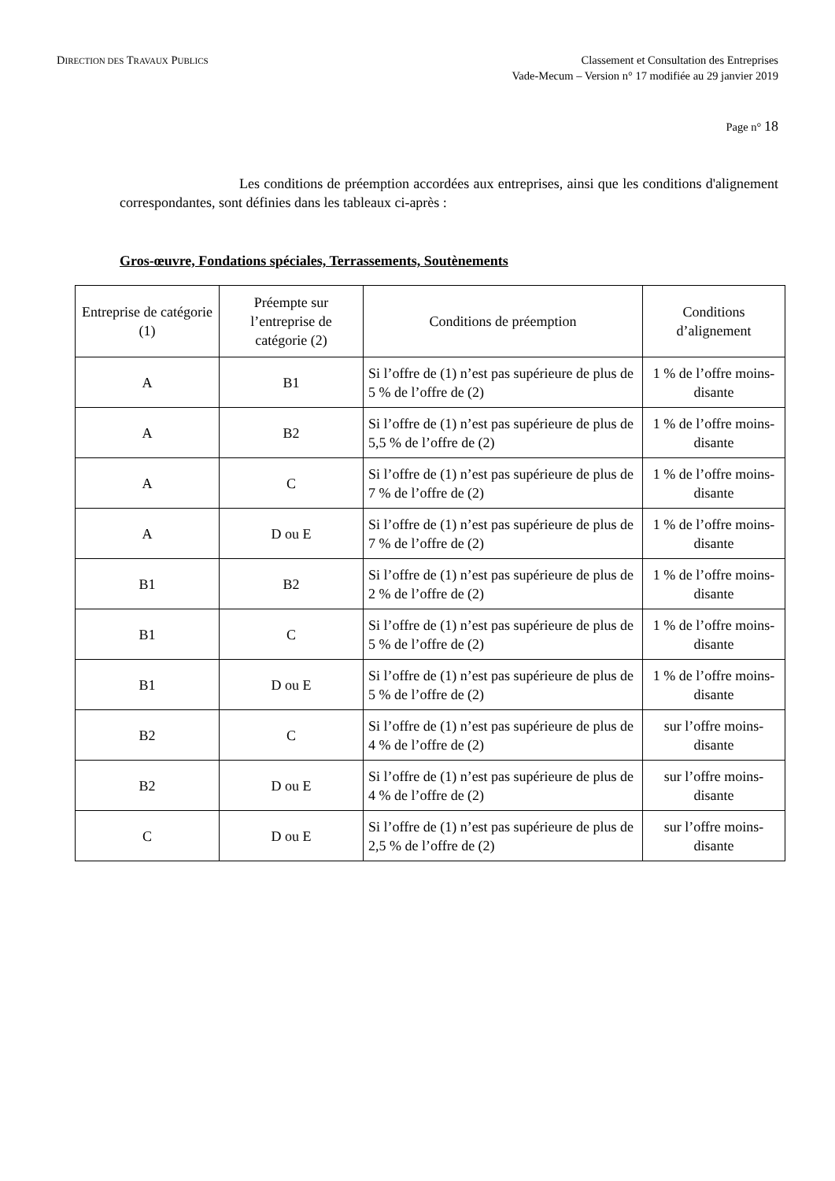DIRECTION DES TRAVAUX PUBLICS
Classement et Consultation des Entreprises
Vade-Mecum – Version n° 17 modifiée au 29 janvier 2019
Page n° 18
Les conditions de préemption accordées aux entreprises, ainsi que les conditions d'alignement correspondantes, sont définies dans les tableaux ci-après :
Gros-œuvre, Fondations spéciales, Terrassements, Soutènements
| Entreprise de catégorie (1) | Préempte sur l’entreprise de catégorie (2) | Conditions de préemption | Conditions d’alignement |
| --- | --- | --- | --- |
| A | B1 | Si l’offre de (1) n’est pas supérieure de plus de 5 % de l’offre de (2) | 1 % de l’offre moins-disante |
| A | B2 | Si l’offre de (1) n’est pas supérieure de plus de 5,5 % de l’offre de (2) | 1 % de l’offre moins-disante |
| A | C | Si l’offre de (1) n’est pas supérieure de plus de 7 % de l’offre de (2) | 1 % de l’offre moins-disante |
| A | D ou E | Si l’offre de (1) n’est pas supérieure de plus de 7 % de l’offre de (2) | 1 % de l’offre moins-disante |
| B1 | B2 | Si l’offre de (1) n’est pas supérieure de plus de 2 % de l’offre de (2) | 1 % de l’offre moins-disante |
| B1 | C | Si l’offre de (1) n’est pas supérieure de plus de 5 % de l’offre de (2) | 1 % de l’offre moins-disante |
| B1 | D ou E | Si l’offre de (1) n’est pas supérieure de plus de 5 % de l’offre de (2) | 1 % de l’offre moins-disante |
| B2 | C | Si l’offre de (1) n’est pas supérieure de plus de 4 % de l’offre de (2) | sur l’offre moins-disante |
| B2 | D ou E | Si l’offre de (1) n’est pas supérieure de plus de 4 % de l’offre de (2) | sur l’offre moins-disante |
| C | D ou E | Si l’offre de (1) n’est pas supérieure de plus de 2,5 % de l’offre de (2) | sur l’offre moins-disante |